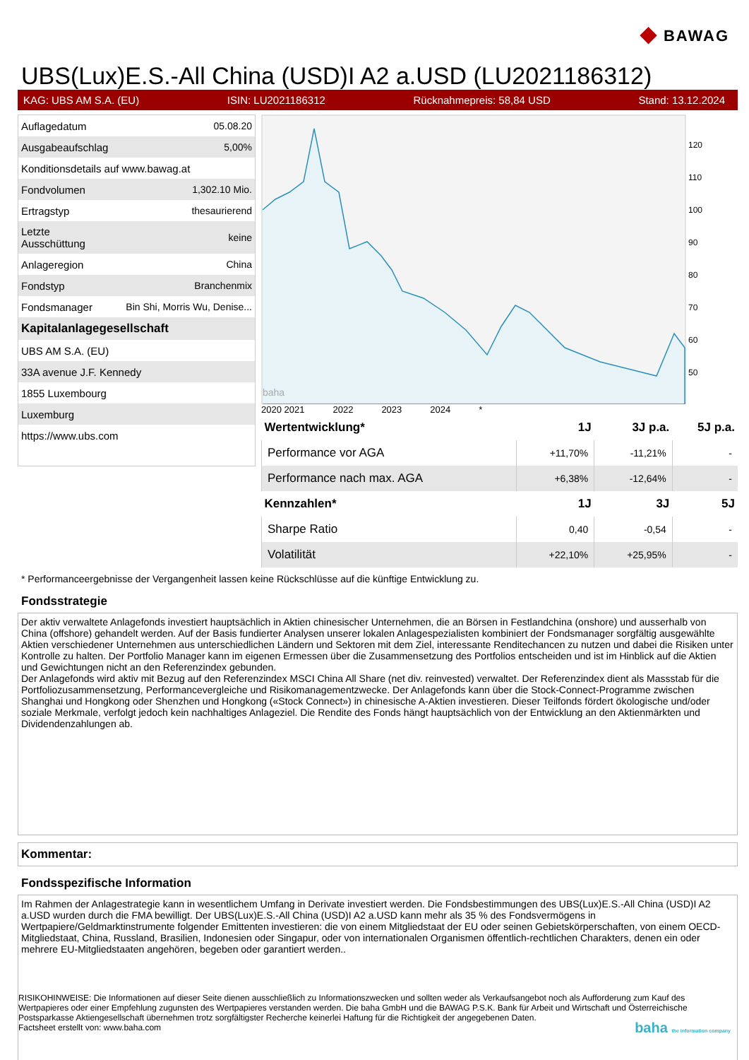◆ BAWAG
UBS(Lux)E.S.-All China (USD)I A2 a.USD (LU2021186312)
KAG: UBS AM S.A. (EU) ISIN: LU2021186312 Rücknahmepreis: 58,84 USD Stand: 13.12.2024
| Auflagedatum | 05.08.20 |
| Ausgabeaufschlag | 5,00% |
| Konditionsdetails auf www.bawag.at | |
| Fondvolumen | 1,302.10 Mio. |
| Ertragstyp | thesaurierend |
| Letzte Ausschüttung | keine |
| Anlageregion | China |
| Fondstyp | Branchenmix |
| Fondsmanager | Bin Shi, Morris Wu, Denise... |
| Kapitalanlagegesellschaft | |
| UBS AM S.A. (EU) | |
| 33A avenue J.F. Kennedy | |
| 1855 Luxembourg | |
| Luxemburg | |
| https://www.ubs.com | |
baha
120
110
100
90
80
70
60
50
2020 2021 2022 2023 2024 *
| Wertentwicklung* | 1J | 3J p.a. | 5J p.a. |
| --- | --- | --- | --- |
| Performance vor AGA | +11,70% | -11,21% | - |
| Performance nach max. AGA | +6,38% | -12,64% | - |
| Kennzahlen* | 1J | 3J | 5J |
| Sharpe Ratio | 0,40 | -0,54 | - |
| Volatilität | +22,10% | +25,95% | - |
* Performanceergebnisse der Vergangenheit lassen keine Rückschlüsse auf die künftige Entwicklung zu.
Fondsstrategie
Der aktiv verwaltete Anlagefonds investiert hauptsächlich in Aktien chinesischer Unternehmen, die an Börsen in Festlandchina (onshore) und ausserhalb von China (offshore) gehandelt werden. Auf der Basis fundierter Analysen unserer lokalen Anlagespezialisten kombiniert der Fondsmanager sorgfältig ausgewählte Aktien verschiedener Unternehmen aus unterschiedlichen Ländern und Sektoren mit dem Ziel, interessante Renditechancen zu nutzen und dabei die Risiken unter Kontrolle zu halten. Der Portfolio Manager kann im eigenen Ermessen über die Zusammensetzung des Portfolios entscheiden und ist im Hinblick auf die Aktien und Gewichtungen nicht an den Referenzindex gebunden.
Der Anlagefonds wird aktiv mit Bezug auf den Referenzindex MSCI China All Share (net div. reinvested) verwaltet. Der Referenzindex dient als Massstab für die Portfoliozusammensetzung, Performancevergleiche und Risikomanagementzwecke. Der Anlagefonds kann über die Stock-Connect-Programme zwischen Shanghai und Hongkong oder Shenzhen und Hongkong («Stock Connect») in chinesische A-Aktien investieren. Dieser Teilfonds fördert ökologische und/oder soziale Merkmale, verfolgt jedoch kein nachhaltiges Anlageziel. Die Rendite des Fonds hängt hauptsächlich von der Entwicklung an den Aktienmärkten und Dividendenzahlungen ab.
Kommentar:
Fondsspezifische Information
Im Rahmen der Anlagestrategie kann in wesentlichem Umfang in Derivate investiert werden. Die Fondsbestimmungen des UBS(Lux)E.S.-All China (USD)I A2 a.USD wurden durch die FMA bewilligt. Der UBS(Lux)E.S.-All China (USD)I A2 a.USD kann mehr als 35 % des Fondsvermögens in Wertpapiere/Geldmarktinstrumente folgender Emittenten investieren: die von einem Mitgliedstaat der EU oder seinen Gebietskörperschaften, von einem OECD-Mitgliedstaat, China, Russland, Brasilien, Indonesien oder Singapur, oder von internationalen Organismen öffentlich-rechtlichen Charakters, denen ein oder mehrere EU-Mitgliedstaaten angehören, begeben oder garantiert werden..
RISIKOHINWEISE: Die Informationen auf dieser Seite dienen ausschließlich zu Informationszwecken und sollten weder als Verkaufsangebot noch als Aufforderung zum Kauf des Wertpapieres oder einer Empfehlung zugunsten des Wertpapieres verstanden werden. Die baha GmbH und die BAWAG P.S.K. Bank für Arbeit und Wirtschaft und Österreichische Postsparkasse Aktiengesellschaft übernehmen trotz sorgfältigster Recherche keinerlei Haftung für die Richtigkeit der angegebenen Daten.
Factsheet erstellt von: www.baha.com baha the information company